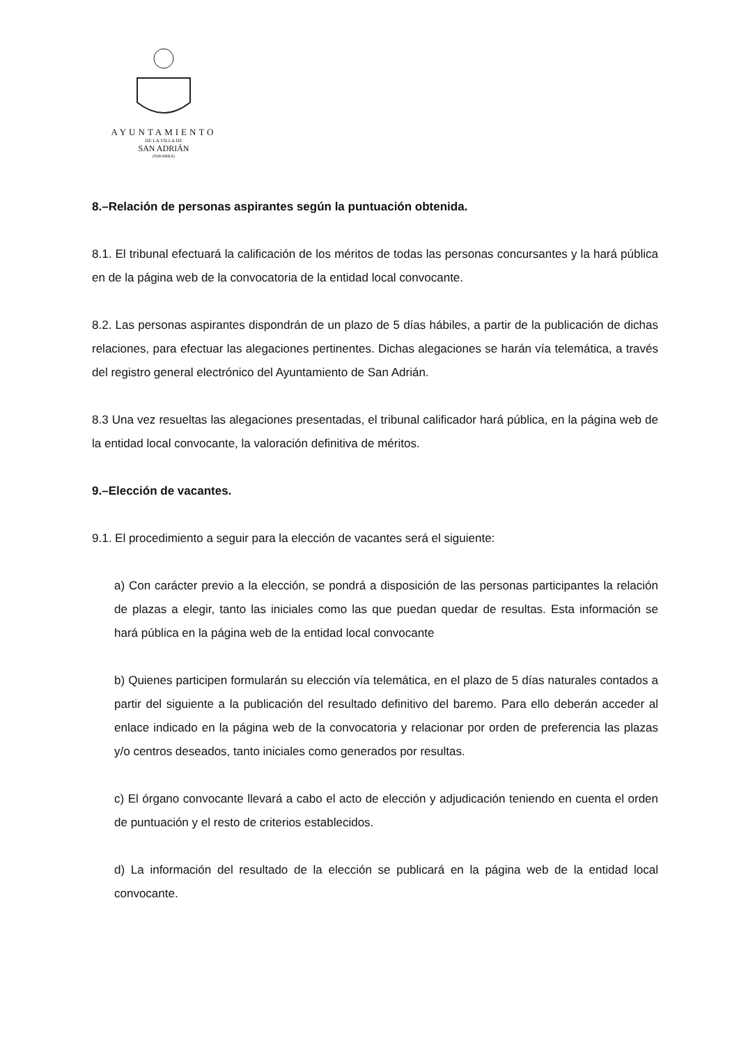AYUNTAMIENTO
DE LA VILLA DE
SAN ADRIÁN
(NAVARRA)
8.–Relación de personas aspirantes según la puntuación obtenida.
8.1. El tribunal efectuará la calificación de los méritos de todas las personas concursantes y la hará pública en de la página web de la convocatoria de la entidad local convocante.
8.2. Las personas aspirantes dispondrán de un plazo de 5 días hábiles, a partir de la publicación de dichas relaciones, para efectuar las alegaciones pertinentes. Dichas alegaciones se harán vía telemática, a través del registro general electrónico del Ayuntamiento de San Adrián.
8.3 Una vez resueltas las alegaciones presentadas, el tribunal calificador hará pública, en la página web de la entidad local convocante, la valoración definitiva de méritos.
9.–Elección de vacantes.
9.1. El procedimiento a seguir para la elección de vacantes será el siguiente:
a) Con carácter previo a la elección, se pondrá a disposición de las personas participantes la relación de plazas a elegir, tanto las iniciales como las que puedan quedar de resultas. Esta información se hará pública en la página web de la entidad local convocante
b) Quienes participen formularán su elección vía telemática, en el plazo de 5 días naturales contados a partir del siguiente a la publicación del resultado definitivo del baremo. Para ello deberán acceder al enlace indicado en la página web de la convocatoria y relacionar por orden de preferencia las plazas y/o centros deseados, tanto iniciales como generados por resultas.
c) El órgano convocante llevará a cabo el acto de elección y adjudicación teniendo en cuenta el orden de puntuación y el resto de criterios establecidos.
d) La información del resultado de la elección se publicará en la página web de la entidad local convocante.